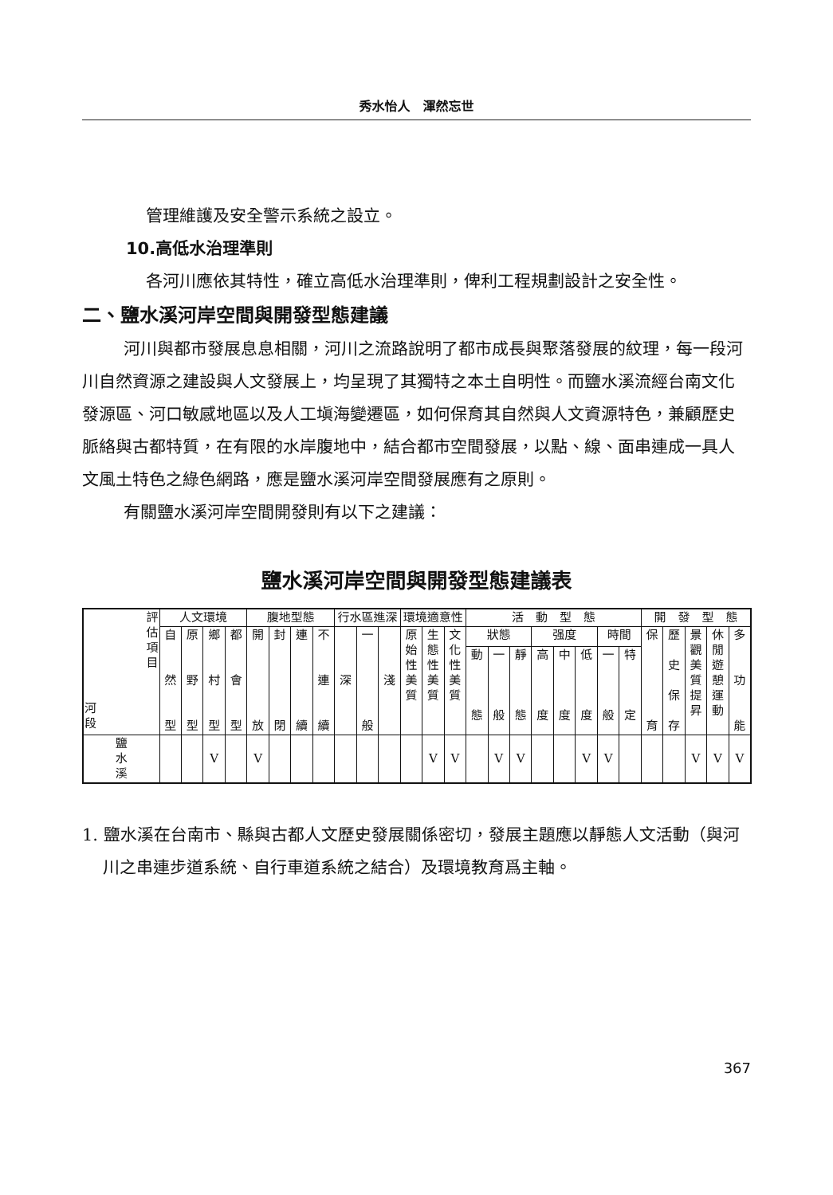秀水怡人　渾然忘世
管理維護及安全警示系統之設立。
10.高低水治理準則
各河川應依其特性，確立高低水治理準則，俾利工程規劃設計之安全性。
二、鹽水溪河岸空間與開發型態建議
河川與都市發展息息相關，河川之流路說明了都市成長與聚落發展的紋理，每一段河川自然資源之建設與人文發展上，均呈現了其獨特之本土自明性。而鹽水溪流經台南文化發源區、河口敏感地區以及人工塡海變遷區，如何保育其自然與人文資源特色，兼顧歷史脈絡與古都特質，在有限的水岸腹地中，結合都市空間發展，以點、線、面串連成一具人文風土特色之綠色網路，應是鹽水溪河岸空間發展應有之原則。
有關鹽水溪河岸空間開發則有以下之建議：
鹽水溪河岸空間與開發型態建議表
| 評 估 項 目 河 段 | 人文環境 | | | | 腹地型態 | | | | 行水區進深 | | | 環境適意性 | | | 活 動 型 態 | | | | | | | | 開 發 型 態 | | | | |
| --- | --- | --- | --- | --- | --- | --- | --- | --- | --- | --- | --- | --- | --- | --- | --- | --- | --- | --- | --- | --- | --- | --- | --- | --- | --- | --- | --- |
| | 自 然 型 | 原 野 型 | 鄉 村 型 | 都 會 型 | 開 放 | 封 閉 | 連 續 | 不 連 續 | 深 | 一 般 | 淺 | 原 始 性 美 質 | 生 態 性 美 質 | 文 化 性 美 質 | 狀態 | | | 强度 | | | 時間 | | 保 育 | 歷 史 保 存 | 景 觀 美 質 提 昇 | 休 閒 遊 憩 運 動 | 多 功 能 |
| | | | | | | | | | | | | | | | 動 態 | 一 般 | 靜 態 | 高 度 | 中 度 | 低 度 | 一 般 | 特 定 | | | | | |
| 鹽 水 溪 | | | V | | V | | | | | | | | V | V | | V | V | | | V | V | | | | V | V | V |
1. 鹽水溪在台南市、縣與古都人文歷史發展關係密切，發展主題應以靜態人文活動（與河川之串連步道系統、自行車道系統之結合）及環境教育爲主軸。
367